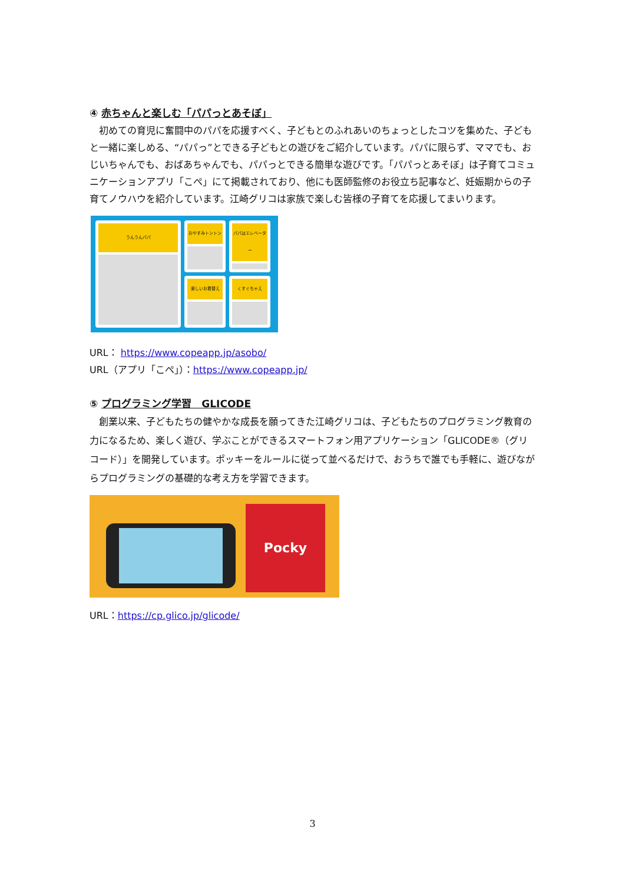④ 赤ちゃんと楽しむ「パパっとあそぼ」
　初めての育児に奮闘中のパパを応援すべく、子どもとのふれあいのちょっとしたコツを集めた、子どもと一緒に楽しめる、“パパっ”とできる子どもとの遊びをご紹介しています。パパに限らず、ママでも、おじいちゃんでも、おばあちゃんでも、パパっとできる簡単な遊びです。「パパっとあそぼ」は子育てコミュニケーションアプリ「こぺ」にて掲載されており、他にも医師監修のお役立ち記事など、妊娠期からの子育てノウハウを紹介しています。江崎グリコは家族で楽しむ皆様の子育てを応援してまいります。
うんうんパパ
おやすみトントン
楽しいお着替え
パパはエレベーター
くすぐちゃえ
URL： https://www.copeapp.jp/asobo/
URL（アプリ「こぺ」）：https://www.copeapp.jp/
⑤ プログラミング学習　GLICODE
　創業以来、子どもたちの健やかな成長を願ってきた江崎グリコは、子どもたちのプログラミング教育の力になるため、楽しく遊び、学ぶことができるスマートフォン用アプリケーション「GLICODE®（グリコード）」を開発しています。ポッキーをルールに従って並べるだけで、おうちで誰でも手軽に、遊びながらプログラミングの基礎的な考え方を学習できます。
Pocky
URL：https://cp.glico.jp/glicode/
3